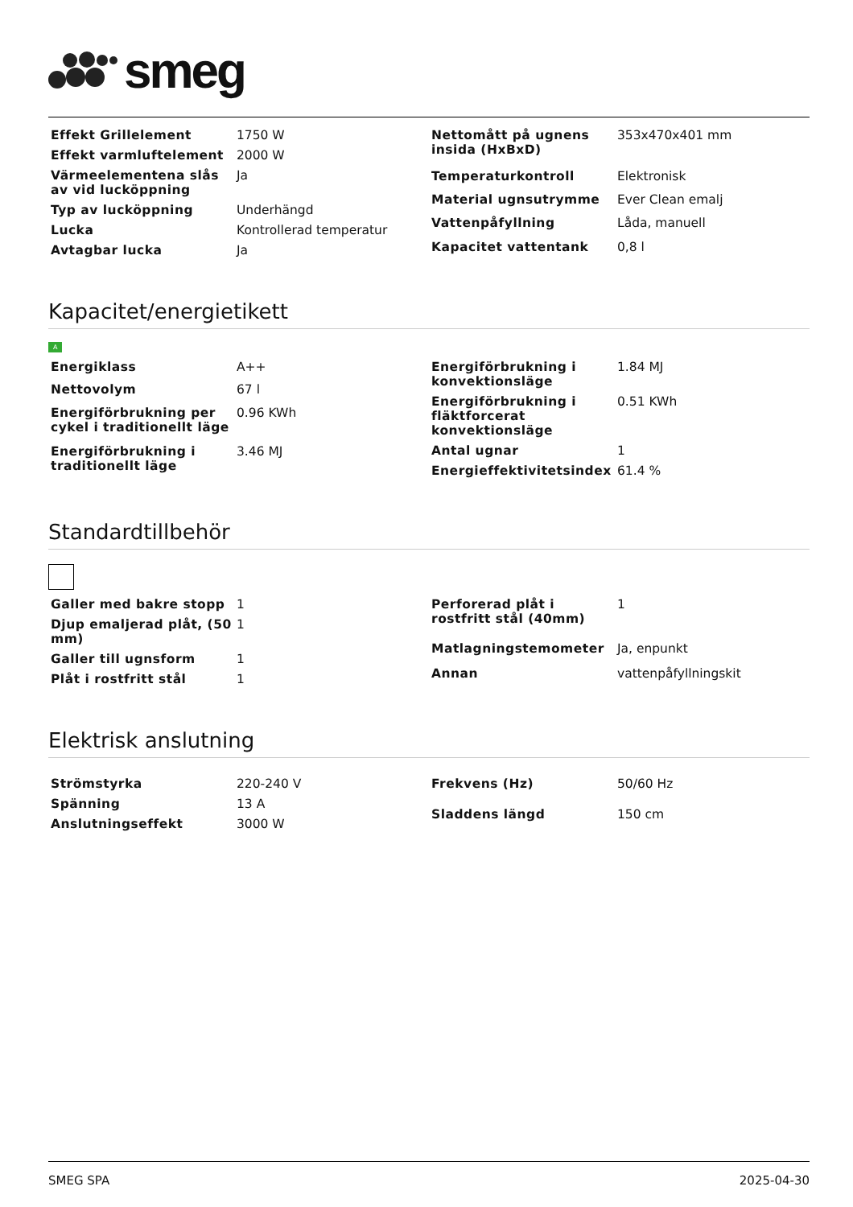smeg
| Effekt Grillelement | 1750 W |
| Effekt varmluftelement | 2000 W |
| Värmeelementena slås av vid lucköppning | Ja |
| Typ av lucköppning | Underhängd |
| Lucka | Kontrollerad temperatur |
| Avtagbar lucka | Ja |
| Nettomått på ugnens insida (HxBxD) | 353x470x401 mm |
| Temperaturkontroll | Elektronisk |
| Material ugnsutrymme | Ever Clean emalj |
| Vattenpåfyllning | Låda, manuell |
| Kapacitet vattentank | 0,8 l |
Kapacitet/energietikett
A
| Energiklass | A++ |
| Nettovolym | 67 l |
| Energiförbrukning per cykel i traditionellt läge | 0.96 KWh |
| Energiförbrukning i traditionellt läge | 3.46 MJ |
| Energiförbrukning i konvektionsläge | 1.84 MJ |
| Energiförbrukning i fläktforcerat konvektionsläge | 0.51 KWh |
| Antal ugnar | 1 |
| Energieffektivitetsindex | 61.4 % |
Standardtillbehör
| Galler med bakre stopp | 1 |
| Djup emaljerad plåt, (50 mm) | 1 |
| Galler till ugnsform | 1 |
| Plåt i rostfritt stål | 1 |
| Perforerad plåt i rostfritt stål (40mm) | 1 |
| Matlagningstemometer | Ja, enpunkt |
| Annan | vattenpåfyllningskit |
Elektrisk anslutning
| Strömstyrka | 220-240 V |
| Spänning | 13 A |
| Anslutningseffekt | 3000 W |
| Frekvens (Hz) | 50/60 Hz |
| Sladdens längd | 150 cm |
SMEG SPA 2025-04-30